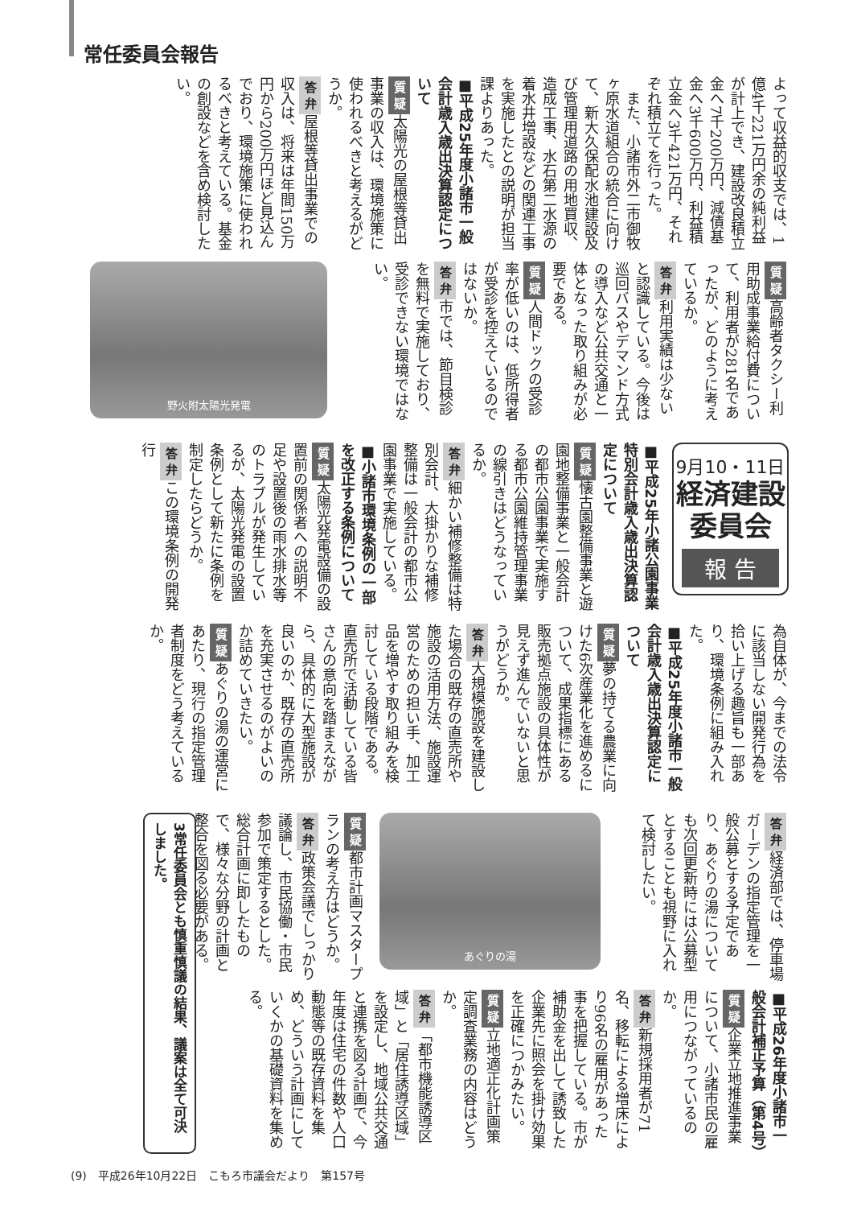常任委員会報告
よって収益的収支では、1億4千221万円余の純利益が計上でき、建設改良積立金へ7千200万円、減債基金へ3千600万円、利益積立金へ3千421万円、それぞれ積立てを行った。
　また、小諸市外二市御牧ヶ原水道組合の統合に向けて、新大久保配水池建設及び管理用道路の用地買収、造成工事、水石第二水源の着水井増設などの関連工事を実施したとの説明が担当課よりあった。
■平成25年度小諸市一般会計歳入歳出決算認定について
質 疑 太陽光の屋根等貸出事業の収入は、環境施策に使われるべきと考えるがどうか。
答 弁 屋根等貸出事業での収入は、将来は年間150万円から200万円ほど見込んでおり、環境施策に使われるべきと考えている。基金の創設などを含め検討したい。
質 疑 高齢者タクシー利用助成事業給付費について、利用者が281名であったが、どのように考えているか。
答 弁 利用実績は少ないと認識している。今後は巡回バスやデマンド方式の導入など公共交通と一体となった取り組みが必要である。
質 疑 人間ドックの受診率が低いのは、低所得者が受診を控えているのではないか。
答 弁 市では、節目検診を無料で実施しており、受診できない環境ではない。
野火附太陽光発電
9月10・11日
経済建設
委員会
報 告
■平成25年小諸公園事業特別会計歳入歳出決算認定について
質 疑 懐古園整備事業と遊園地整備事業と一般会計の都市公園事業で実施する都市公園維持管理事業の線引きはどうなっているか。
答 弁 細かい補修整備は特別会計、大掛かりな補修整備は一般会計の都市公園事業で実施している。
■小諸市環境条例の一部を改正する条例について
質 疑 太陽光発電設備の設置前の関係者への説明不足や設置後の雨水排水等のトラブルが発生しているが、太陽光発電の設置条例として新たに条例を制定したらどうか。
答 弁 この環境条例の開発行
為自体が、今までの法令に該当しない開発行為を拾い上げる趣旨も一部あり、環境条例に組み入れた。
■平成25年度小諸市一般会計歳入歳出決算認定について
質 疑 夢の持てる農業に向けた6次産業化を進めるについて、成果指標にある販売拠点施設の具体性が見えず進んでいないと思うがどうか。
答 弁 大規模施設を建設した場合の既存の直売所や施設の活用方法、施設運営のための担い手、加工品を増やす取り組みを検討している段階である。直売所で活動している皆さんの意向を踏まえながら、具体的に大型施設が良いのか、既存の直売所を充実させるのがよいのか詰めていきたい。
質 疑 あぐりの湯の運営にあたり、現行の指定管理者制度をどう考えているか。
答 弁 経済部では、停車場ガーデンの指定管理を一般公募とする予定であり、あぐりの湯についても次回更新時には公募型とすることも視野に入れて検討したい。
あぐりの湯
質 疑 都市計画マスタープランの考え方はどうか。
答 弁 政策会議でしっかり議論し、市民協働・市民参加で策定するとした。総合計画に即したもので、様々な分野の計画と整合を図る必要がある。
3常任委員会とも慎重慎議の結果、議案は全て可決しました。
■平成26年度小諸市一般会計補正予算（第4号）
質 疑 企業立地推進事業について、小諸市民の雇用につながっているのか。
答 弁 新規採用者が71名、移転による増床により96名の雇用があった事を把握している。市が補助金を出して誘致した企業先に照会を掛け効果を正確につかみたい。
質 疑 立地適正化計画策定調査業務の内容はどうか。
答 弁 「都市機能誘導区域」と「居住誘導区域」を設定し、地域公共交通と連携を図る計画で、今年度は住宅の件数や人口動態等の既存資料を集め、どういう計画にしていくかの基礎資料を集める。
(9)　平成26年10月22日　こもろ市議会だより　第157号